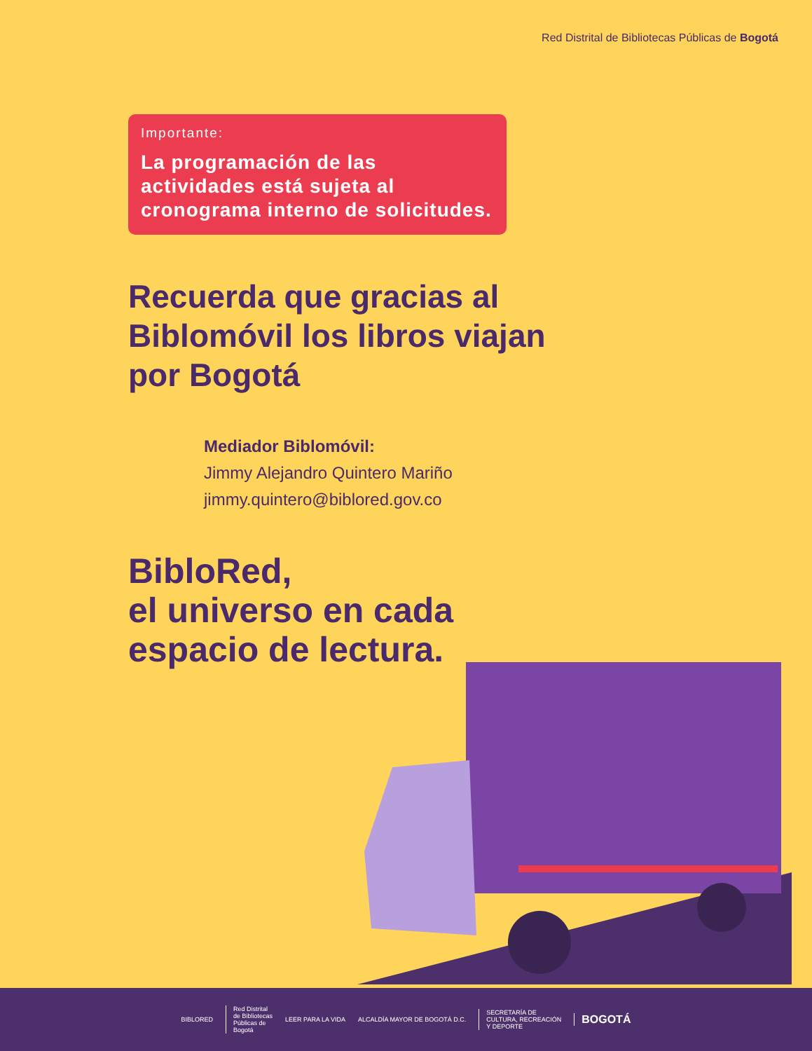Red Distrital de Bibliotecas Públicas de Bogotá
Importante:
La programación de las actividades está sujeta al cronograma interno de solicitudes.
Recuerda que gracias al Biblomóvil los libros viajan por Bogotá
Mediador Biblomóvil:
Jimmy Alejandro Quintero Mariño
jimmy.quintero@biblored.gov.co
BibloRed,
el universo en cada
espacio de lectura.
BIBLORED
Red Distrital
de Bibliotecas
Públicas de
Bogotá
LEER PARA LA VIDA ALCALDÍA MAYOR DE BOGOTÁ D.C.
SECRETARÍA DE
CULTURA, RECREACIÓN
Y DEPORTE BOGOTÁ